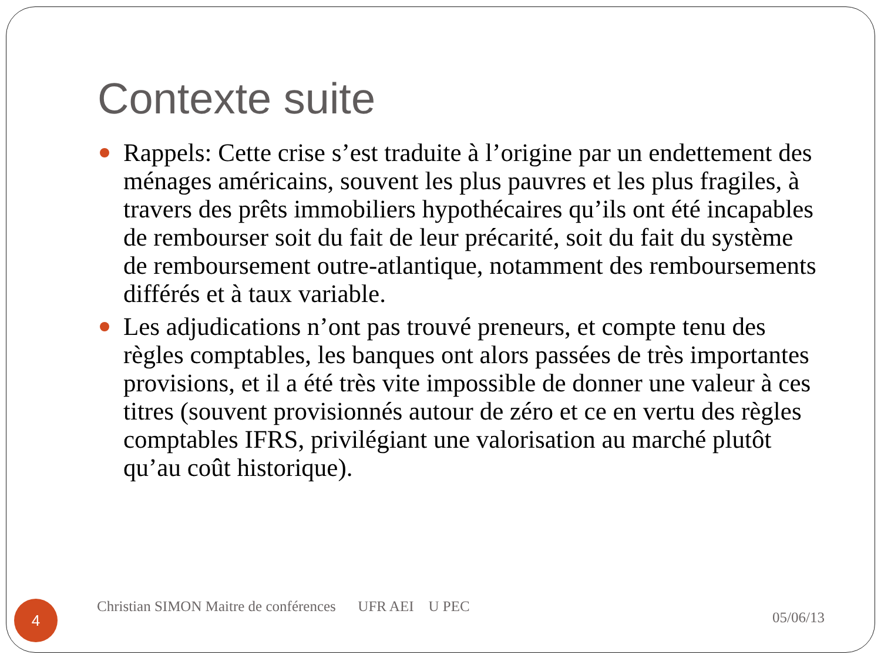Contexte suite
Rappels: Cette crise s’est traduite à l’origine par un endettement des ménages américains, souvent les plus pauvres et les plus fragiles, à travers des prêts immobiliers hypothécaires qu’ils ont été incapables de rembourser soit du fait de leur précarité, soit du fait du système de remboursement outre-atlantique, notamment des remboursements différés et à taux variable.
Les adjudications n’ont pas trouvé preneurs, et compte tenu des règles comptables, les banques ont alors passées de très importantes provisions, et il a été très vite impossible de donner une valeur à ces titres (souvent provisionnés autour de zéro et ce en vertu des règles comptables IFRS, privilégiant une valorisation au marché plutôt qu’au coût historique).
4
Christian SIMON Maitre de conférences UFR AEI U PEC
05/06/13